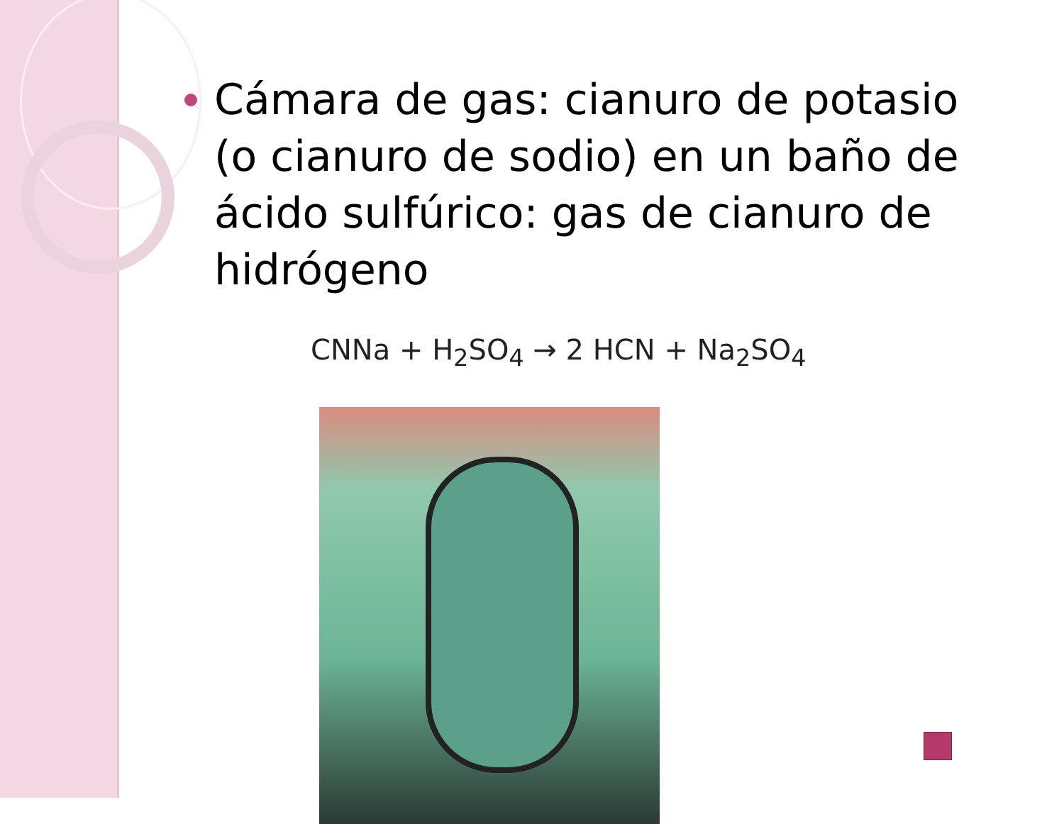Cámara de gas: cianuro de potasio (o cianuro de sodio) en un baño de ácido sulfúrico: gas de cianuro de hidrógeno
CNNa + H<sub>2</sub>SO<sub>4</sub> → 2 HCN + Na<sub>2</sub>SO<sub>4</sub>